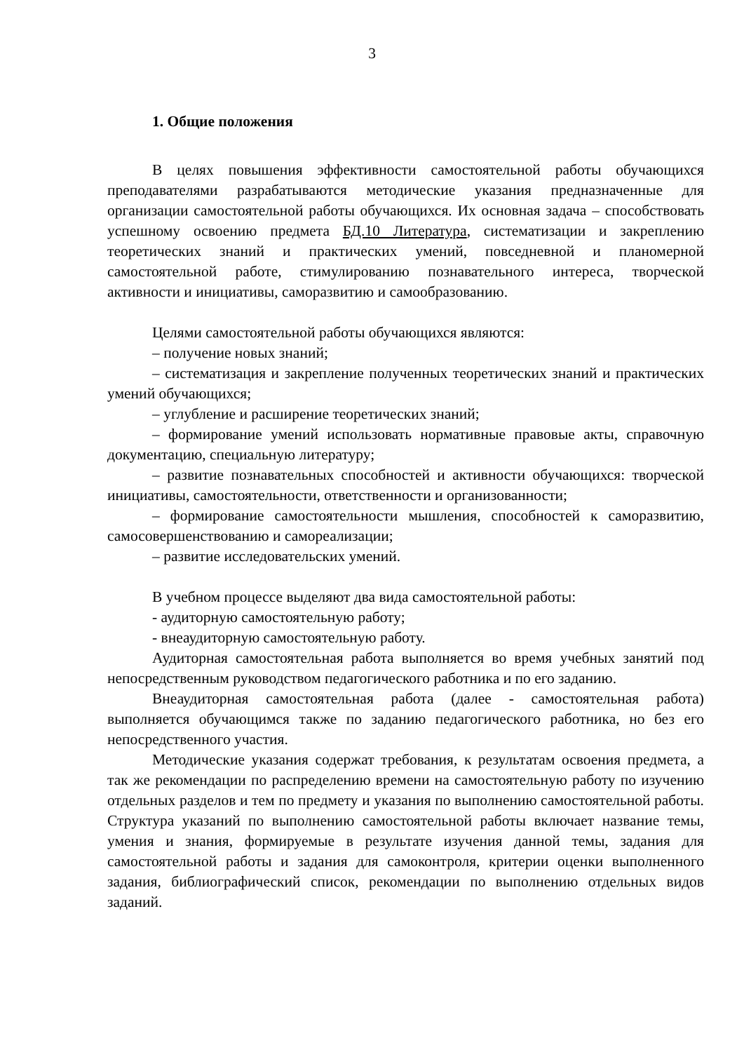3
1. Общие положения
В целях повышения эффективности самостоятельной работы обучающихся преподавателями разрабатываются методические указания предназначенные для организации самостоятельной работы обучающихся. Их основная задача – способствовать успешному освоению предмета БД.10 Литература, систематизации и закреплению теоретических знаний и практических умений, повседневной и планомерной самостоятельной работе, стимулированию познавательного интереса, творческой активности и инициативы, саморазвитию и самообразованию.
Целями самостоятельной работы обучающихся являются:
– получение новых знаний;
– систематизация и закрепление полученных теоретических знаний и практических умений обучающихся;
– углубление и расширение теоретических знаний;
– формирование умений использовать нормативные правовые акты, справочную документацию, специальную литературу;
– развитие познавательных способностей и активности обучающихся: творческой инициативы, самостоятельности, ответственности и организованности;
– формирование самостоятельности мышления, способностей к саморазвитию, самосовершенствованию и самореализации;
– развитие исследовательских умений.
В учебном процессе выделяют два вида самостоятельной работы:
- аудиторную самостоятельную работу;
- внеаудиторную самостоятельную работу.
Аудиторная самостоятельная работа выполняется во время учебных занятий под непосредственным руководством педагогического работника и по его заданию.
Внеаудиторная самостоятельная работа (далее - самостоятельная работа) выполняется обучающимся также по заданию педагогического работника, но без его непосредственного участия.
Методические указания содержат требования, к результатам освоения предмета, а так же рекомендации по распределению времени на самостоятельную работу по изучению отдельных разделов и тем по предмету и указания по выполнению самостоятельной работы. Структура указаний по выполнению самостоятельной работы включает название темы, умения и знания, формируемые в результате изучения данной темы, задания для самостоятельной работы и задания для самоконтроля, критерии оценки выполненного задания, библиографический список, рекомендации по выполнению отдельных видов заданий.